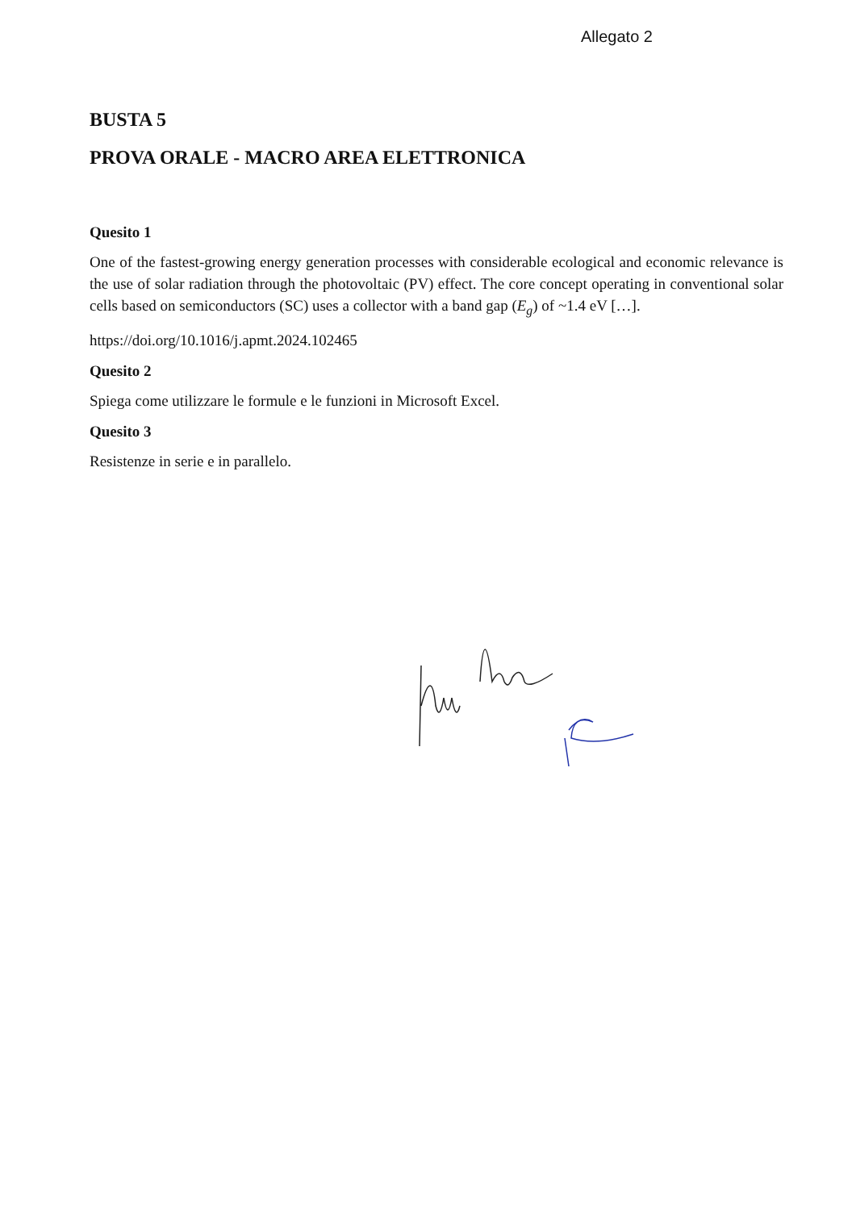Allegato 2
BUSTA 5
PROVA ORALE - MACRO AREA ELETTRONICA
Quesito 1
One of the fastest-growing energy generation processes with considerable ecological and economic relevance is the use of solar radiation through the photovoltaic (PV) effect. The core concept operating in conventional solar cells based on semiconductors (SC) uses a collector with a band gap (E<sub>g</sub>) of ~1.4 eV […].
https://doi.org/10.1016/j.apmt.2024.102465
Quesito 2
Spiega come utilizzare le formule e le funzioni in Microsoft Excel.
Quesito 3
Resistenze in serie e in parallelo.